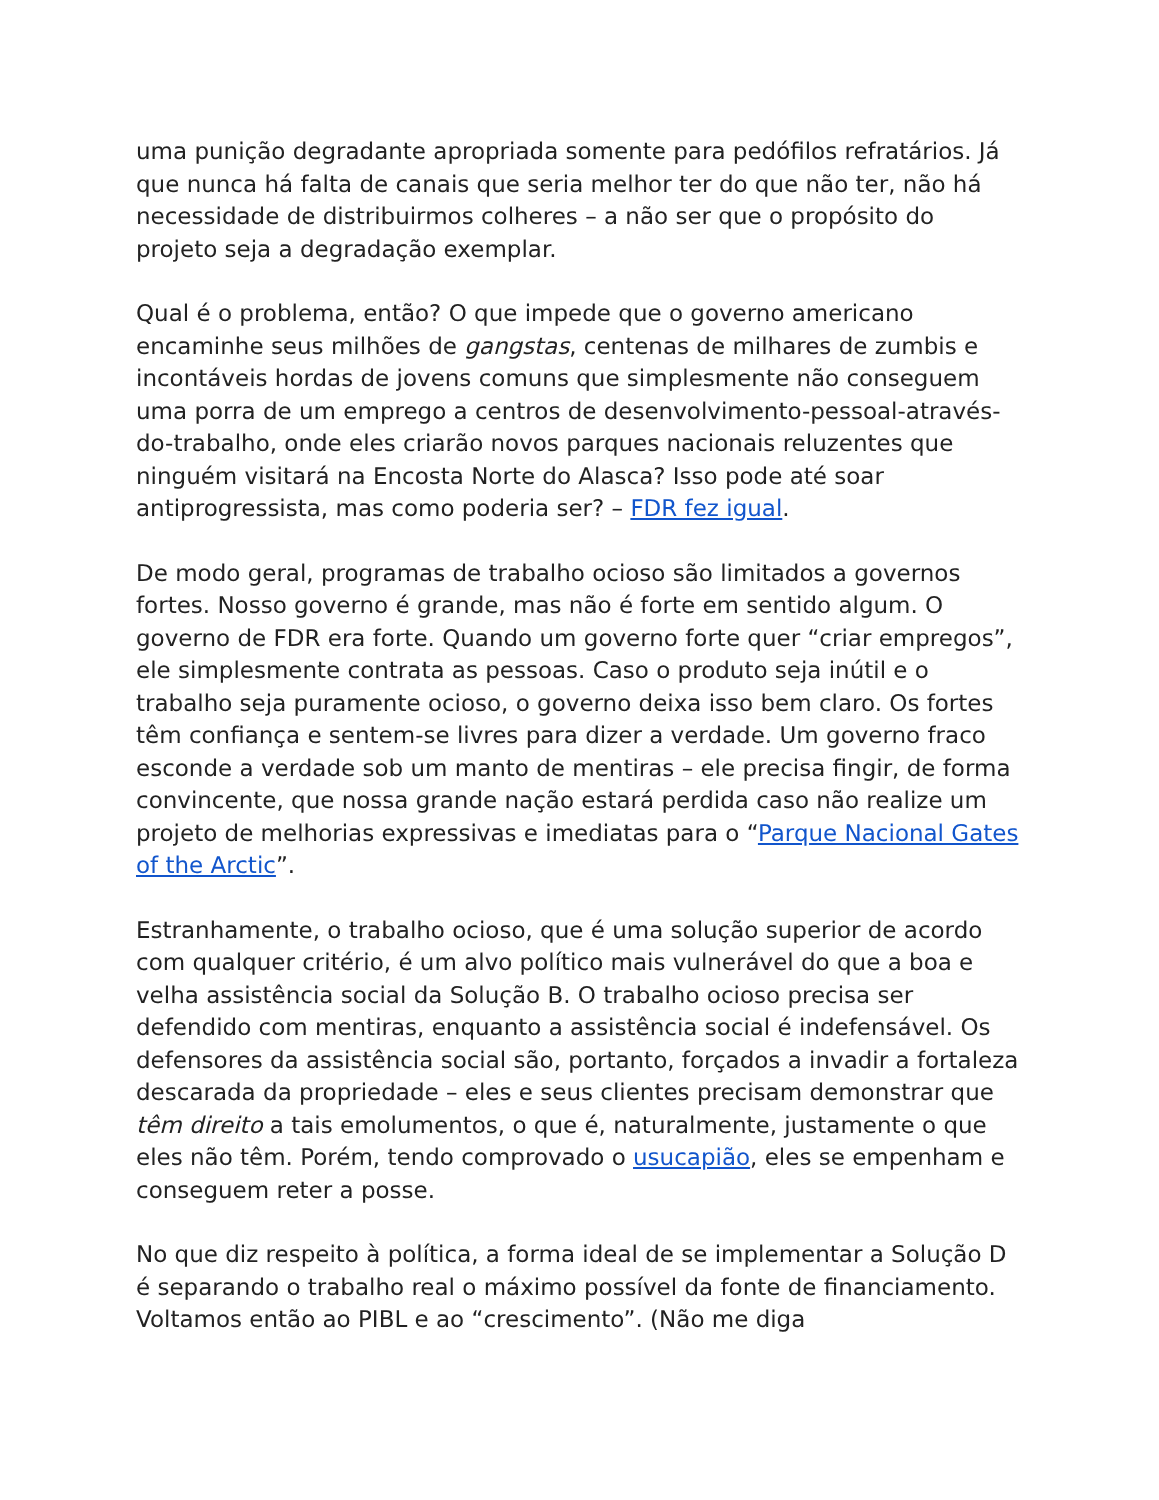uma punição degradante apropriada somente para pedófilos refratários. Já que nunca há falta de canais que seria melhor ter do que não ter, não há necessidade de distribuirmos colheres – a não ser que o propósito do projeto seja a degradação exemplar.
Qual é o problema, então? O que impede que o governo americano encaminhe seus milhões de gangstas, centenas de milhares de zumbis e incontáveis hordas de jovens comuns que simplesmente não conseguem uma porra de um emprego a centros de desenvolvimento-pessoal-através-do-trabalho, onde eles criarão novos parques nacionais reluzentes que ninguém visitará na Encosta Norte do Alasca? Isso pode até soar antiprogressista, mas como poderia ser? – FDR fez igual.
De modo geral, programas de trabalho ocioso são limitados a governos fortes. Nosso governo é grande, mas não é forte em sentido algum. O governo de FDR era forte. Quando um governo forte quer “criar empregos”, ele simplesmente contrata as pessoas. Caso o produto seja inútil e o trabalho seja puramente ocioso, o governo deixa isso bem claro. Os fortes têm confiança e sentem-se livres para dizer a verdade. Um governo fraco esconde a verdade sob um manto de mentiras – ele precisa fingir, de forma convincente, que nossa grande nação estará perdida caso não realize um projeto de melhorias expressivas e imediatas para o “Parque Nacional Gates of the Arctic”.
Estranhamente, o trabalho ocioso, que é uma solução superior de acordo com qualquer critério, é um alvo político mais vulnerável do que a boa e velha assistência social da Solução B. O trabalho ocioso precisa ser defendido com mentiras, enquanto a assistência social é indefensável. Os defensores da assistência social são, portanto, forçados a invadir a fortaleza descarada da propriedade – eles e seus clientes precisam demonstrar que têm direito a tais emolumentos, o que é, naturalmente, justamente o que eles não têm. Porém, tendo comprovado o usucapião, eles se empenham e conseguem reter a posse.
No que diz respeito à política, a forma ideal de se implementar a Solução D é separando o trabalho real o máximo possível da fonte de financiamento. Voltamos então ao PIBL e ao “crescimento”. (Não me diga